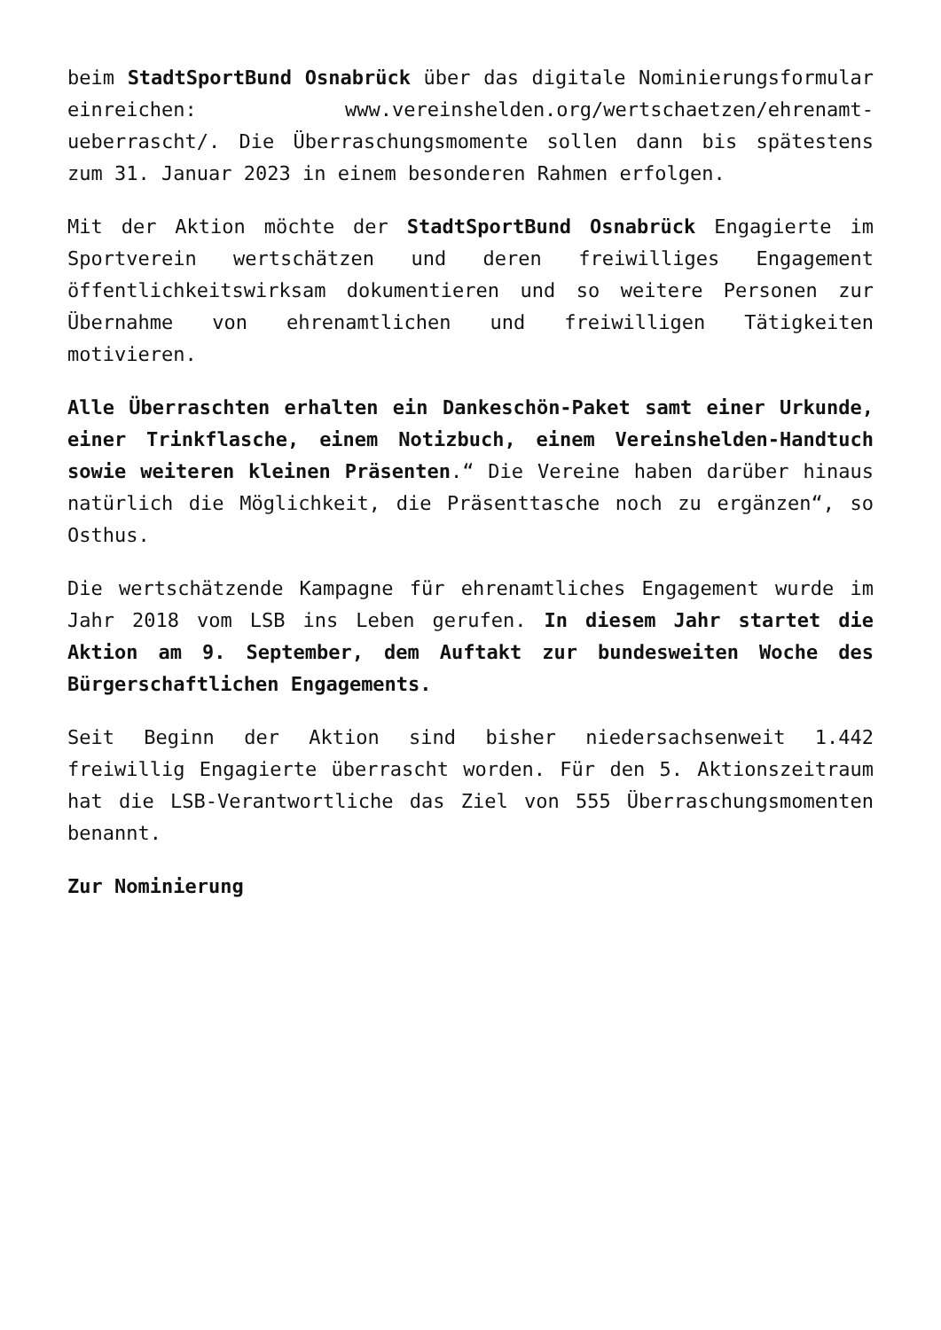beim StadtSportBund Osnabrück über das digitale Nominierungsformular einreichen: www.vereinshelden.org/wertschaetzen/ehrenamt-ueberrascht/. Die Überraschungsmomente sollen dann bis spätestens zum 31. Januar 2023 in einem besonderen Rahmen erfolgen.
Mit der Aktion möchte der StadtSportBund Osnabrück Engagierte im Sportverein wertschätzen und deren freiwilliges Engagement öffentlichkeitswirksam dokumentieren und so weitere Personen zur Übernahme von ehrenamtlichen und freiwilligen Tätigkeiten motivieren.
Alle Überraschten erhalten ein Dankeschön-Paket samt einer Urkunde, einer Trinkflasche, einem Notizbuch, einem Vereinshelden-Handtuch sowie weiteren kleinen Präsenten.“ Die Vereine haben darüber hinaus natürlich die Möglichkeit, die Präsenttasche noch zu ergänzen“, so Osthus.
Die wertschätzende Kampagne für ehrenamtliches Engagement wurde im Jahr 2018 vom LSB ins Leben gerufen. In diesem Jahr startet die Aktion am 9. September, dem Auftakt zur bundesweiten Woche des Bürgerschaftlichen Engagements.
Seit Beginn der Aktion sind bisher niedersachsenweit 1.442 freiwillig Engagierte überrascht worden. Für den 5. Aktionszeitraum hat die LSB-Verantwortliche das Ziel von 555 Überraschungsmomenten benannt.
Zur Nominierung